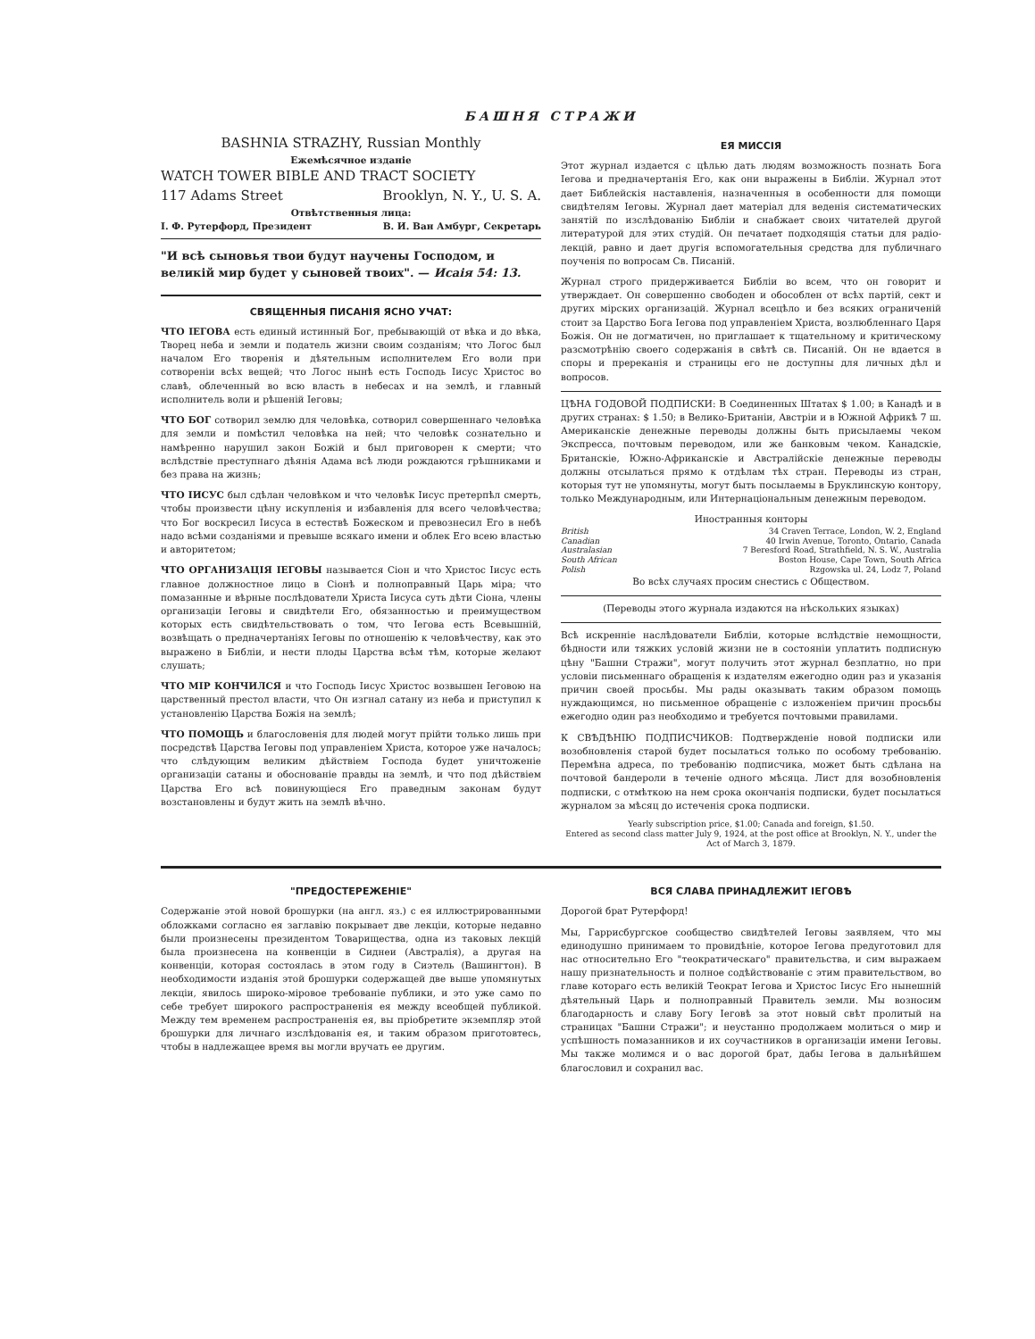БАШНЯ СТРАЖИ
BASHNIA STRAZHY, Russian Monthly
Ежемѣсячное изданіе
WATCH TOWER BIBLE AND TRACT SOCIETY
117 Adams Street Brooklyn, N. Y., U. S. A.
Отвѣтственныя лица:
І. Ф. Рутерфорд, Президент В. И. Ван Амбург, Секретарь
"И всѣ сыновья твои будут научены Господом, и великій мир будет у сыновей твоих". — Исаія 54: 13.
СВЯЩЕННЫЯ ПИСАНІЯ ЯСНО УЧАТ:
ЧТО ІЕГОВА есть единый истинный Бог, пребывающій от вѣка и до вѣка, Творец неба и земли и податель жизни своим созданіям; что Логос был началом Его творенія и дѣятельным исполнителем Его воли при сотвореніи всѣх вещей; что Логос нынѣ есть Господь Іисус Христос во славѣ, облеченный во всю власть в небесах и на землѣ, и главный исполнитель воли и рѣшеній Іеговы;
ЧТО БОГ сотворил землю для человѣка, сотворил совершеннаго человѣка для земли и помѣстил человѣка на ней; что человѣк сознательно и намѣренно нарушил закон Божій и был приговорен к смерти; что вслѣдствіе преступнаго дѣянія Адама всѣ люди рождаются грѣшниками и без права на жизнь;
ЧТО ІИСУС был сдѣлан человѣком и что человѣк Іисус претерпѣл смерть, чтобы произвести цѣну искупленія и избавленія для всего человѣчества; что Бог воскресил Іисуса в естествѣ Божеском и превознесил Его в небѣ надо всѣми созданіями и превыше всякаго имени и облек Его всею властью и авторитетом;
ЧТО ОРГАНИЗАЦІЯ ІЕГОВЫ называется Сіон и что Христос Іисус есть главное должностное лицо в Сіонѣ и полноправный Царь міра; что помазанные и вѣрные послѣдователи Христа Іисуса суть дѣти Сіона, члены организаціи Іеговы и свидѣтели Его, обязанностью и преимуществом которых есть свидѣтельствовать о том, что Іегова есть Всевышній, возвѣщать о предначертаніях Іеговы по отношенію к человѣчеству, как это выражено в Библіи, и нести плоды Царства всѣм тѣм, которые желают слушать;
ЧТО МІР КОНЧИЛСЯ и что Господь Іисус Христос возвышен Іеговою на царственный престол власти, что Он изгнал сатану из неба и приступил к установленію Царства Божія на землѣ;
ЧТО ПОМОЩЬ и благословенія для людей могут прійти только лишь при посредствѣ Царства Іеговы под управленіем Христа, которое уже началось; что слѣдующим великим дѣйствіем Господа будет уничтоженіе организаціи сатаны и обоснованіе правды на землѣ, и что под дѣйствіем Царства Его всѣ повинующіеся Его праведным законам будут возстановлены и будут жить на землѣ вѣчно.
ЕЯ МИССІЯ
Этот журнал издается с цѣлью дать людям возможность познать Бога Іегова и предначертанія Его, как они выражены в Библіи. Журнал этот дает Библейскія наставленія, назначенныя в особенности для помощи свидѣтелям Іеговы. Журнал дает матеріал для веденія систематических занятій по изслѣдованію Библіи и снабжает своих читателей другой литературой для этих студій. Он печатает подходящія статьи для радіо-лекцій, равно и дает другія вспомогательныя средства для публичнаго поученія по вопросам Св. Писаній.
Журнал строго придерживается Библіи во всем, что он говорит и утверждает. Он совершенно свободен и обособлен от всѣх партій, сект и других мірских организацій. Журнал всецѣло и без всяких ограниченій стоит за Царство Бога Іегова под управленіем Христа, возлюбленнаго Царя Божія. Он не догматичен, но приглашает к тщательному и критическому разсмотрѣнію своего содержанія в свѣтѣ св. Писаній. Он не вдается в споры и пререканія и страницы его не доступны для личных дѣл и вопросов.
ЦѢНА ГОДОВОЙ ПОДПИСКИ: В Соединенных Штатах $ 1.00; в Канадѣ и в других странах: $ 1.50; в Велико-Британіи, Австріи и в Южной Африкѣ 7 ш. Американскіе денежные переводы должны быть присылаемы чеком Экспресса, почтовым переводом, или же банковым чеком. Канадскіе, Британскіе, Южно-Африканскіе и Австралійскіе денежные переводы должны отсылаться прямо к отдѣлам тѣх стран. Переводы из стран, которыя тут не упомянуты, могут быть посылаемы в Бруклинскую контору, только Международным, или Интернаціональным денежным переводом.
Иностранныя конторы
British 34 Craven Terrace, London, W. 2, England
Canadian 40 Irwin Avenue, Toronto, Ontario, Canada
Australasian 7 Beresford Road, Strathfield, N. S. W., Australia
South African Boston House, Cape Town, South Africa
Polish Rzgowska ul. 24, Lodz 7, Poland
Во всѣх случаях просим снестись с Обществом.
(Переводы этого журнала издаются на нѣскольких языках)
Всѣ искренніе наслѣдователи Библіи, которые вслѣдствіе немощности, бѣдности или тяжких условій жизни не в состояніи уплатить подписную цѣну "Башни Стражи", могут получить этот журнал безплатно, но при условіи письменнаго обращенія к издателям ежегодно один раз и указанія причин своей просьбы. Мы рады оказывать таким образом помощь нуждающимся, но письменное обращеніе с изложеніем причин просьбы ежегодно один раз необходимо и требуется почтовыми правилами.
К СВѢДѢНІЮ ПОДПИСЧИКОВ: Подтвержденіе новой подписки или возобновленія старой будет посылаться только по особому требованію. Перемѣна адреса, по требованію подписчика, может быть сдѣлана на почтовой бандероли в теченіе одного мѣсяца. Лист для возобновленія подписки, с отмѣткою на нем срока окончанія подписки, будет посылаться журналом за мѣсяц до истеченія срока подписки.
Yearly subscription price, $1.00; Canada and foreign, $1.50.
Entered as second class matter July 9, 1924, at the post office at Brooklyn, N. Y., under the Act of March 3, 1879.
"ПРЕДОСТЕРЕЖЕНІЕ"
Содержаніе этой новой брошурки (на англ. яз.) с ея иллюстрированными обложками согласно ея заглавію покрывает две лекціи, которые недавно были произнесены президентом Товарищества, одна из таковых лекцій была произнесена на конвенціи в Сиднеи (Австралія), а другая на конвенціи, которая состоялась в этом году в Сиэтель (Вашингтон). В необходимости изданія этой брошурки содержащей две выше упомянутых лекціи, явилось широко-міровое требованіе публики, и это уже само по себе требует широкого распространенія ея между всеобщей публикой. Между тем временем распространенія ея, вы пріобретите экземпляр этой брошурки для личнаго изслѣдованія ея, и таким образом приготовтесь, чтобы в надлежащее время вы могли вручать ее другим.
ВСЯ СЛАВА ПРИНАДЛЕЖИТ ІЕГОВѢ
Дорогой брат Рутерфорд!
Мы, Гаррисбургское сообщество свидѣтелей Іеговы заявляем, что мы единодушно принимаем то провидѣніе, которое Іегова предуготовил для нас относительно Его "теократическаго" правительства, и сим выражаем нашу признательность и полное содѣйствованіе с этим правительством, во главе котораго есть великій Теократ Іегова и Христос Іисус Его нынешній дѣятельный Царь и полноправный Правитель земли. Мы возносим благодарность и славу Богу Іеговѣ за этот новый свѣт пролитый на страницах "Башни Стражи"; и неустанно продолжаем молиться о мир и успѣшность помазанников и их соучастников в организаціи имени Іеговы. Мы также молимся и о вас дорогой брат, дабы Іегова в дальнѣйшем благословил и сохранил вас.